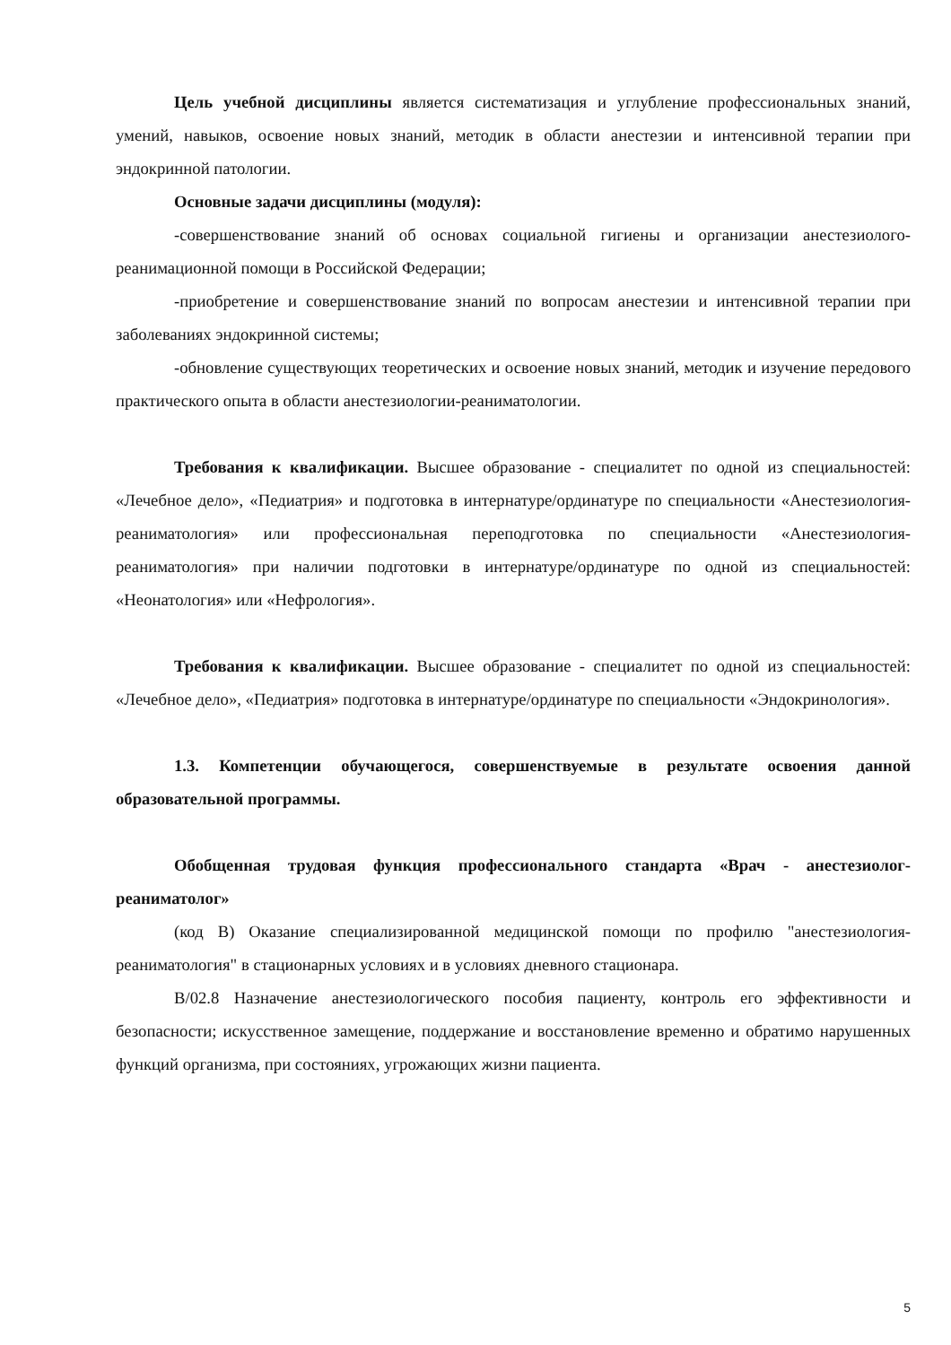Цель учебной дисциплины является систематизация и углубление профессиональных знаний, умений, навыков, освоение новых знаний, методик в области анестезии и интенсивной терапии при эндокринной патологии.
Основные задачи дисциплины (модуля):
-совершенствование знаний об основах социальной гигиены и организации анестезиолого-реанимационной помощи в Российской Федерации;
-приобретение и совершенствование знаний по вопросам анестезии и интенсивной терапии при заболеваниях эндокринной системы;
-обновление существующих теоретических и освоение новых знаний, методик и изучение передового практического опыта в области анестезиологии-реаниматологии.
Требования к квалификации. Высшее образование - специалитет по одной из специальностей: «Лечебное дело», «Педиатрия» и подготовка в интернатуре/ординатуре по специальности «Анестезиология-реаниматология» или профессиональная переподготовка по специальности «Анестезиология-реаниматология» при наличии подготовки в интернатуре/ординатуре по одной из специальностей: «Неонатология» или «Нефрология».
Требования к квалификации. Высшее образование - специалитет по одной из специальностей: «Лечебное дело», «Педиатрия» подготовка в интернатуре/ординатуре по специальности «Эндокринология».
1.3. Компетенции обучающегося, совершенствуемые в результате освоения данной образовательной программы.
Обобщенная трудовая функция профессионального стандарта «Врач - анестезиолог-реаниматолог»
(код В) Оказание специализированной медицинской помощи по профилю "анестезиология- реаниматология" в стационарных условиях и в условиях дневного стационара.
В/02.8 Назначение анестезиологического пособия пациенту, контроль его эффективности и безопасности; искусственное замещение, поддержание и восстановление временно и обратимо нарушенных функций организма, при состояниях, угрожающих жизни пациента.
5